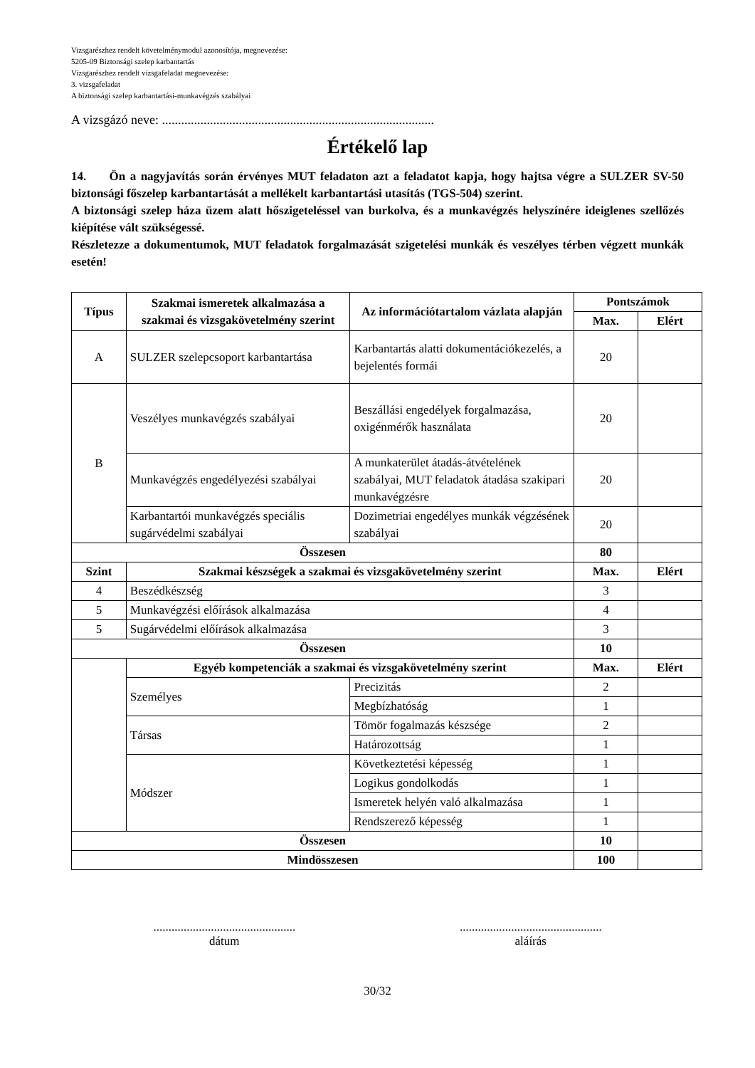Vizsgarészhez rendelt követelménymodul azonosítója, megnevezése:
5205-09 Biztonsági szelep karbantartás
Vizsgarészhez rendelt vizsgafeladat megnevezése:
3. vizsgafeladat
A biztonsági szelep karbantartási-munkavégzés szabályai
A vizsgázó neve: .....................................................................................
Értékelő lap
14. Ön a nagyjavítás során érvényes MUT feladaton azt a feladatot kapja, hogy hajtsa végre a SULZER SV-50 biztonsági főszelep karbantartását a mellékelt karbantartási utasítás (TGS-504) szerint.
A biztonsági szelep háza üzem alatt hőszigeteléssel van burkolva, és a munkavégzés helyszínére ideiglenes szellőzés kiépítése vált szükségessé.
Részletezze a dokumentumok, MUT feladatok forgalmazását szigetelési munkák és veszélyes térben végzett munkák esetén!
| Típus | Szakmai ismeretek alkalmazása a szakmai és vizsgakövetelmény szerint | Az információtartalom vázlata alapján | Pontszámok | |
| --- | --- | --- | --- | --- |
| | | | Max. | Elért |
| A | SULZER szelepcsoport karbantartása | Karbantartás alatti dokumentációkezelés, a bejelentés formái | 20 | |
| B | Veszélyes munkavégzés szabályai | Beszállási engedélyek forgalmazása, oxigénmérők használata | 20 | |
| | Munkavégzés engedélyezési szabályai | A munkaterület átadás-átvételének szabályai, MUT feladatok átadása szakipari munkavégzésre | 20 | |
| | Karbantartói munkavégzés speciális sugárvédelmi szabályai | Dozimetriai engedélyes munkák végzésének szabályai | 20 | |
| Összesen | | | 80 | |
| Szint | Szakmai készségek a szakmai és vizsgakövetelmény szerint | | Max. | Elért |
| 4 | Beszédkészség | | 3 | |
| 5 | Munkavégzési előírások alkalmazása | | 4 | |
| 5 | Sugárvédelmi előírások alkalmazása | | 3 | |
| Összesen | | | 10 | |
| | Egyéb kompetenciák a szakmai és vizsgakövetelmény szerint | | Max. | Elért |
| | Személyes | Precizitás | 2 | |
| | | Megbízhatóság | 1 | |
| | Társas | Tömör fogalmazás készsége | 2 | |
| | | Határozottság | 1 | |
| | Módszer | Következtetési képesség | 1 | |
| | | Logikus gondolkodás | 1 | |
| | | Ismeretek helyén való alkalmazása | 1 | |
| | | Rendszerező képesség | 1 | |
| Összesen | | | 10 | |
| Mindösszesen | | | 100 | |
...............................................
dátum
...............................................
aláírás
30/32